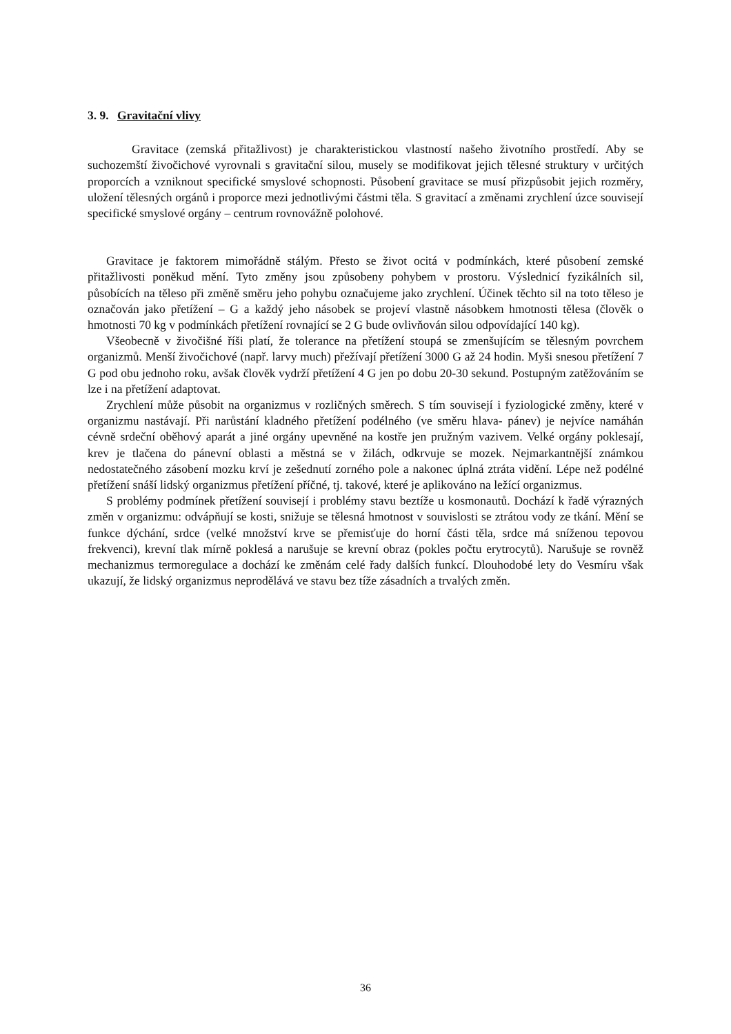3. 9. Gravitační vlivy
Gravitace (zemská přitažlivost) je charakteristickou vlastností našeho životního prostředí. Aby se suchozemští živočichové vyrovnali s gravitační silou, musely se modifikovat jejich tělesné struktury v určitých proporcích a vzniknout specifické smyslové schopnosti. Působení gravitace se musí přizpůsobit jejich rozměry, uložení tělesných orgánů i proporce mezi jednotlivými částmi těla. S gravitací a změnami zrychlení úzce souvisejí specifické smyslové orgány – centrum rovnovážně polohové.
Gravitace je faktorem mimořádně stálým. Přesto se život ocitá v podmínkách, které působení zemské přitažlivosti poněkud mění. Tyto změny jsou způsobeny pohybem v prostoru. Výslednicí fyzikálních sil, působících na těleso při změně směru jeho pohybu označujeme jako zrychlení. Účinek těchto sil na toto těleso je označován jako přetížení – G a každý jeho násobek se projeví vlastně násobkem hmotnosti tělesa (člověk o hmotnosti 70 kg v podmínkách přetížení rovnající se 2 G bude ovlivňován silou odpovídající 140 kg).
Všeobecně v živočišné říši platí, že tolerance na přetížení stoupá se zmenšujícím se tělesným povrchem organizmů. Menší živočichové (např. larvy much) přežívají přetížení 3000 G až 24 hodin. Myši snesou přetížení 7 G pod obu jednoho roku, avšak člověk vydrží přetížení 4 G jen po dobu 20-30 sekund. Postupným zatěžováním se lze i na přetížení adaptovat.
Zrychlení může působit na organizmus v rozličných směrech. S tím souvisejí i fyziologické změny, které v organizmu nastávají. Při narůstání kladného přetížení podélného (ve směru hlava- pánev) je nejvíce namáhán cévně srdeční oběhový aparát a jiné orgány upevněné na kostře jen pružným vazivem. Velké orgány poklesají, krev je tlačena do pánevní oblasti a městná se v žilách, odkrvuje se mozek. Nejmarkantnější známkou nedostatečného zásobení mozku krví je zešednutí zorného pole a nakonec úplná ztráta vidění. Lépe než podélné přetížení snáší lidský organizmus přetížení příčné, tj. takové, které je aplikováno na ležící organizmus.
S problémy podmínek přetížení souvisejí i problémy stavu beztíže u kosmonautů. Dochází k řadě výrazných změn v organizmu: odvápňují se kosti, snižuje se tělesná hmotnost v souvislosti se ztrátou vody ze tkání. Mění se funkce dýchání, srdce (velké množství krve se přemisťuje do horní části těla, srdce má sníženou tepovou frekvenci), krevní tlak mírně poklesá a narušuje se krevní obraz (pokles počtu erytrocytů). Narušuje se rovněž mechanizmus termoregulace a dochází ke změnám celé řady dalších funkcí. Dlouhodobé lety do Vesmíru však ukazují, že lidský organizmus neprodělává ve stavu bez tíže zásadních a trvalých změn.
36